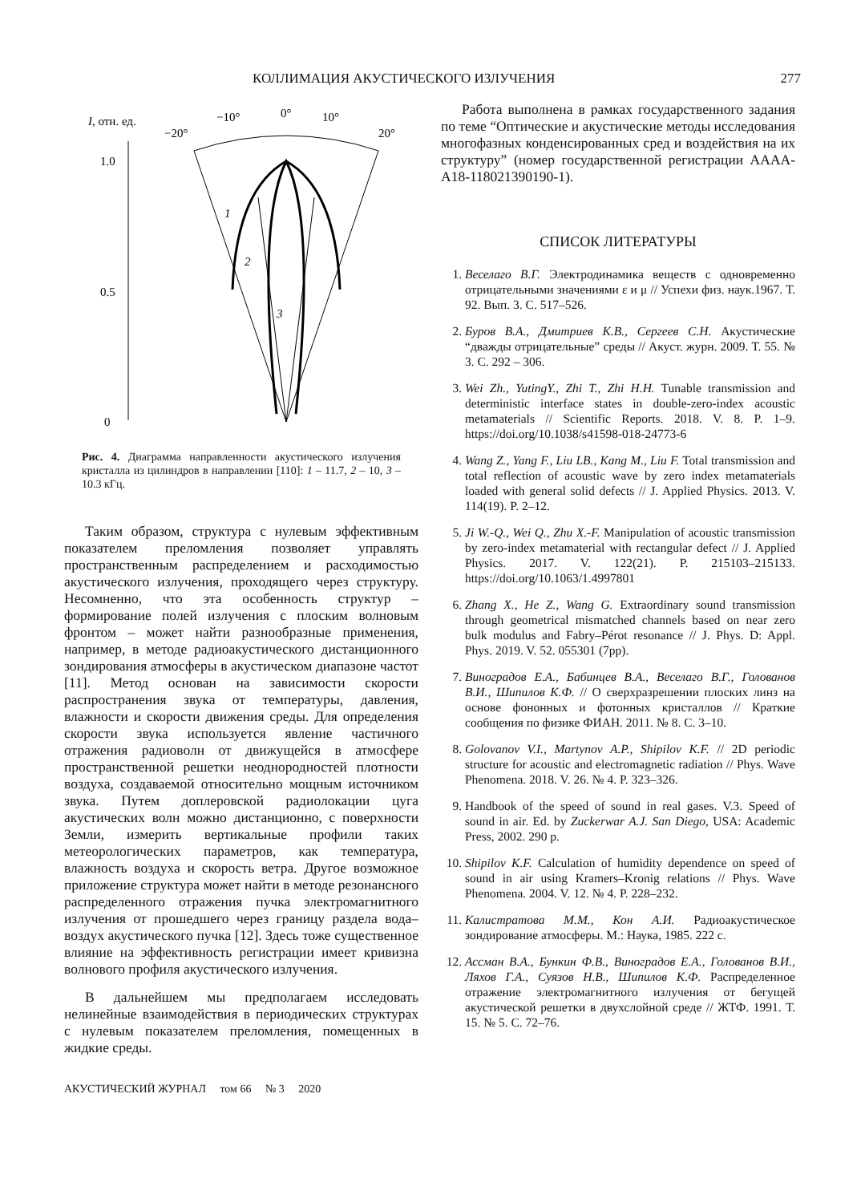КОЛЛИМАЦИЯ АКУСТИЧЕСКОГО ИЗЛУЧЕНИЯ 277
I, отн. ед.
−20°
−10°
0°
10°
20°
1.0
0.5
0
1
2
3
Рис. 4. Диаграмма направленности акустического излучения кристалла из цилиндров в направлении [110]: 1 – 11.7, 2 – 10, 3 – 10.3 кГц.
Таким образом, структура с нулевым эффективным показателем преломления позволяет управлять пространственным распределением и расходимостью акустического излучения, проходящего через структуру. Несомненно, что эта особенность структур – формирование полей излучения с плоским волновым фронтом – может найти разнообразные применения, например, в методе радиоакустического дистанционного зондирования атмосферы в акустическом диапазоне частот [11]. Метод основан на зависимости скорости распространения звука от температуры, давления, влажности и скорости движения среды. Для определения скорости звука используется явление частичного отражения радиоволн от движущейся в атмосфере пространственной решетки неоднородностей плотности воздуха, создаваемой относительно мощным источником звука. Путем доплеровской радиолокации цуга акустических волн можно дистанционно, с поверхности Земли, измерить вертикальные профили таких метеорологических параметров, как температура, влажность воздуха и скорость ветра. Другое возможное приложение структура может найти в методе резонансного распределенного отражения пучка электромагнитного излучения от прошедшего через границу раздела вода–воздух акустического пучка [12]. Здесь тоже существенное влияние на эффективность регистрации имеет кривизна волнового профиля акустического излучения.
В дальнейшем мы предполагаем исследовать нелинейные взаимодействия в периодических структурах с нулевым показателем преломления, помещенных в жидкие среды.
АКУСТИЧЕСКИЙ ЖУРНАЛ том 66 № 3 2020
Работа выполнена в рамках государственного задания по теме “Оптические и акустические методы исследования многофазных конденсированных сред и воздействия на их структуру” (номер государственной регистрации АААА-А18-118021390190-1).
СПИСОК ЛИТЕРАТУРЫ
1. Веселаго В.Г. Электродинамика веществ с одновременно отрицательными значениями ε и μ // Успехи физ. наук.1967. Т. 92. Вып. 3. С. 517–526.
2. Буров В.А., Дмитриев К.В., Сергеев С.Н. Акустические “дважды отрицательные” среды // Акуст. журн. 2009. Т. 55. № 3. С. 292 – 306.
3. Wei Zh., YutingY., Zhi T., Zhi H.H. Tunable transmission and deterministic interface states in double-zero-index acoustic metamaterials // Scientific Reports. 2018. V. 8. P. 1–9. https://doi.org/10.1038/s41598-018-24773-6
4. Wang Z., Yang F., Liu LB., Kang M., Liu F. Total transmission and total reflection of acoustic wave by zero index metamaterials loaded with general solid defects // J. Applied Physics. 2013. V. 114(19). P. 2–12.
5. Ji W.-Q., Wei Q., Zhu X.-F. Manipulation of acoustic transmission by zero-index metamaterial with rectangular defect // J. Applied Physics. 2017. V. 122(21). P. 215103–215133. https://doi.org/10.1063/1.4997801
6. Zhang X., He Z., Wang G. Extraordinary sound transmission through geometrical mismatched channels based on near zero bulk modulus and Fabry–Pérot resonance // J. Phys. D: Appl. Phys. 2019. V. 52. 055301 (7pp).
7. Виноградов Е.А., Бабинцев В.А., Веселаго В.Г., Голованов В.И., Шипилов К.Ф. // О сверхразрешении плоских линз на основе фононных и фотонных кристаллов // Краткие сообщения по физике ФИАН. 2011. № 8. С. 3–10.
8. Golovanov V.I., Martynov A.P., Shipilov K.F. // 2D periodic structure for acoustic and electromagnetic radiation // Phys. Wave Phenomena. 2018. V. 26. № 4. P. 323–326.
9. Handbook of the speed of sound in real gases. V.3. Speed of sound in air. Ed. by Zuckerwar A.J. San Diego, USA: Academic Press, 2002. 290 p.
10. Shipilov K.F. Calculation of humidity dependence on speed of sound in air using Kramers–Kronig relations // Phys. Wave Phenomena. 2004. V. 12. № 4. P. 228–232.
11. Калистратова М.М., Кон А.И. Радиоакустическое зондирование атмосферы. М.: Наука, 1985. 222 с.
12. Ассман В.А., Бункин Ф.В., Виноградов Е.А., Голованов В.И., Ляхов Г.А., Суязов Н.В., Шипилов К.Ф. Распределенное отражение электромагнитного излучения от бегущей акустической решетки в двухслойной среде // ЖТФ. 1991. Т. 15. № 5. С. 72–76.